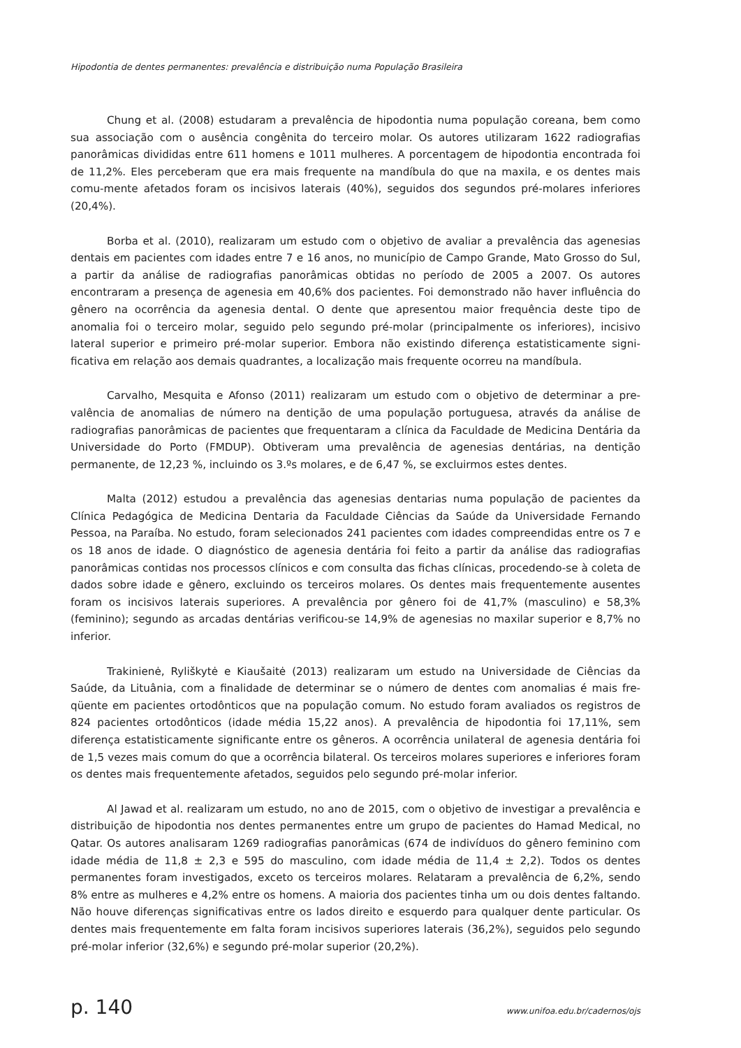Hipodontia de dentes permanentes: prevalência e distribuição numa População Brasileira
Chung et al. (2008) estudaram a prevalência de hipodontia numa população coreana, bem como sua associação com o ausência congênita do terceiro molar. Os autores utilizaram 1622 radiografias panorâmicas divididas entre 611 homens e 1011 mulheres. A porcentagem de hipodontia encontrada foi de 11,2%. Eles perceberam que era mais frequente na mandíbula do que na maxila, e os dentes mais comu-mente afetados foram os incisivos laterais (40%), seguidos dos segundos pré-molares inferiores (20,4%).
Borba et al. (2010), realizaram um estudo com o objetivo de avaliar a prevalência das agenesias dentais em pacientes com idades entre 7 e 16 anos, no município de Campo Grande, Mato Grosso do Sul, a partir da análise de radiografias panorâmicas obtidas no período de 2005 a 2007. Os autores encontraram a presença de agenesia em 40,6% dos pacientes. Foi demonstrado não haver influência do gênero na ocorrência da agenesia dental. O dente que apresentou maior frequência deste tipo de anomalia foi o terceiro molar, seguido pelo segundo pré-molar (principalmente os inferiores), incisivo lateral superior e primeiro pré-molar superior. Embora não existindo diferença estatisticamente signi-ficativa em relação aos demais quadrantes, a localização mais frequente ocorreu na mandíbula.
Carvalho, Mesquita e Afonso (2011) realizaram um estudo com o objetivo de determinar a pre-valência de anomalias de número na dentição de uma população portuguesa, através da análise de radiografias panorâmicas de pacientes que frequentaram a clínica da Faculdade de Medicina Dentária da Universidade do Porto (FMDUP). Obtiveram uma prevalência de agenesias dentárias, na dentição permanente, de 12,23 %, incluindo os 3.ºs molares, e de 6,47 %, se excluirmos estes dentes.
Malta (2012) estudou a prevalência das agenesias dentarias numa população de pacientes da Clínica Pedagógica de Medicina Dentaria da Faculdade Ciências da Saúde da Universidade Fernando Pessoa, na Paraíba. No estudo, foram selecionados 241 pacientes com idades compreendidas entre os 7 e os 18 anos de idade. O diagnóstico de agenesia dentária foi feito a partir da análise das radiografias panorâmicas contidas nos processos clínicos e com consulta das fichas clínicas, procedendo-se à coleta de dados sobre idade e gênero, excluindo os terceiros molares. Os dentes mais frequentemente ausentes foram os incisivos laterais superiores. A prevalência por gênero foi de 41,7% (masculino) e 58,3% (feminino); segundo as arcadas dentárias verificou-se 14,9% de agenesias no maxilar superior e 8,7% no inferior.
Trakinienė, Ryliškytė e Kiaušaitė (2013) realizaram um estudo na Universidade de Ciências da Saúde, da Lituânia, com a finalidade de determinar se o número de dentes com anomalias é mais fre-qüente em pacientes ortodônticos que na população comum. No estudo foram avaliados os registros de 824 pacientes ortodônticos (idade média 15,22 anos). A prevalência de hipodontia foi 17,11%, sem diferença estatisticamente significante entre os gêneros. A ocorrência unilateral de agenesia dentária foi de 1,5 vezes mais comum do que a ocorrência bilateral. Os terceiros molares superiores e inferiores foram os dentes mais frequentemente afetados, seguidos pelo segundo pré-molar inferior.
Al Jawad et al. realizaram um estudo, no ano de 2015, com o objetivo de investigar a prevalência e distribuição de hipodontia nos dentes permanentes entre um grupo de pacientes do Hamad Medical, no Qatar. Os autores analisaram 1269 radiografias panorâmicas (674 de indivíduos do gênero feminino com idade média de 11,8 ± 2,3 e 595 do masculino, com idade média de 11,4 ± 2,2). Todos os dentes permanentes foram investigados, exceto os terceiros molares. Relataram a prevalência de 6,2%, sendo 8% entre as mulheres e 4,2% entre os homens. A maioria dos pacientes tinha um ou dois dentes faltando. Não houve diferenças significativas entre os lados direito e esquerdo para qualquer dente particular. Os dentes mais frequentemente em falta foram incisivos superiores laterais (36,2%), seguidos pelo segundo pré-molar inferior (32,6%) e segundo pré-molar superior (20,2%).
p. 140 www.unifoa.edu.br/cadernos/ojs